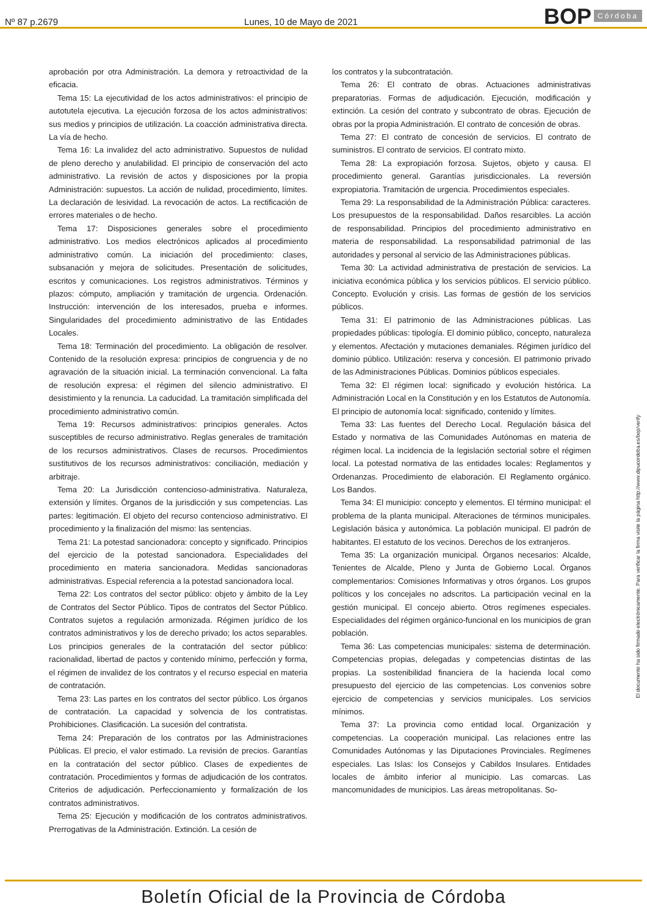Nº 87 p.2679
Lunes, 10 de Mayo de 2021
BOP Córdoba
aprobación por otra Administración. La demora y retroactividad de la eficacia.
Tema 15: La ejecutividad de los actos administrativos: el principio de autotutela ejecutiva. La ejecución forzosa de los actos administrativos: sus medios y principios de utilización. La coacción administrativa directa. La vía de hecho.
Tema 16: La invalidez del acto administrativo. Supuestos de nulidad de pleno derecho y anulabilidad. El principio de conservación del acto administrativo. La revisión de actos y disposiciones por la propia Administración: supuestos. La acción de nulidad, procedimiento, límites. La declaración de lesividad. La revocación de actos. La rectificación de errores materiales o de hecho.
Tema 17: Disposiciones generales sobre el procedimiento administrativo. Los medios electrónicos aplicados al procedimiento administrativo común. La iniciación del procedimiento: clases, subsanación y mejora de solicitudes. Presentación de solicitudes, escritos y comunicaciones. Los registros administrativos. Términos y plazos: cómputo, ampliación y tramitación de urgencia. Ordenación. Instrucción: intervención de los interesados, prueba e informes. Singularidades del procedimiento administrativo de las Entidades Locales.
Tema 18: Terminación del procedimiento. La obligación de resolver. Contenido de la resolución expresa: principios de congruencia y de no agravación de la situación inicial. La terminación convencional. La falta de resolución expresa: el régimen del silencio administrativo. El desistimiento y la renuncia. La caducidad. La tramitación simplificada del procedimiento administrativo común.
Tema 19: Recursos administrativos: principios generales. Actos susceptibles de recurso administrativo. Reglas generales de tramitación de los recursos administrativos. Clases de recursos. Procedimientos sustitutivos de los recursos administrativos: conciliación, mediación y arbitraje.
Tema 20: La Jurisdicción contencioso-administrativa. Naturaleza, extensión y límites. Órganos de la jurisdicción y sus competencias. Las partes: legitimación. El objeto del recurso contencioso administrativo. El procedimiento y la finalización del mismo: las sentencias.
Tema 21: La potestad sancionadora: concepto y significado. Principios del ejercicio de la potestad sancionadora. Especialidades del procedimiento en materia sancionadora. Medidas sancionadoras administrativas. Especial referencia a la potestad sancionadora local.
Tema 22: Los contratos del sector público: objeto y ámbito de la Ley de Contratos del Sector Público. Tipos de contratos del Sector Público. Contratos sujetos a regulación armonizada. Régimen jurídico de los contratos administrativos y los de derecho privado; los actos separables. Los principios generales de la contratación del sector público: racionalidad, libertad de pactos y contenido mínimo, perfección y forma, el régimen de invalidez de los contratos y el recurso especial en materia de contratación.
Tema 23: Las partes en los contratos del sector público. Los órganos de contratación. La capacidad y solvencia de los contratistas. Prohibiciones. Clasificación. La sucesión del contratista.
Tema 24: Preparación de los contratos por las Administraciones Públicas. El precio, el valor estimado. La revisión de precios. Garantías en la contratación del sector público. Clases de expedientes de contratación. Procedimientos y formas de adjudicación de los contratos. Criterios de adjudicación. Perfeccionamiento y formalización de los contratos administrativos.
Tema 25: Ejecución y modificación de los contratos administrativos. Prerrogativas de la Administración. Extinción. La cesión de
los contratos y la subcontratación.
Tema 26: El contrato de obras. Actuaciones administrativas preparatorias. Formas de adjudicación. Ejecución, modificación y extinción. La cesión del contrato y subcontrato de obras. Ejecución de obras por la propia Administración. El contrato de concesión de obras.
Tema 27: El contrato de concesión de servicios. El contrato de suministros. El contrato de servicios. El contrato mixto.
Tema 28: La expropiación forzosa. Sujetos, objeto y causa. El procedimiento general. Garantías jurisdiccionales. La reversión expropiatoria. Tramitación de urgencia. Procedimientos especiales.
Tema 29: La responsabilidad de la Administración Pública: caracteres. Los presupuestos de la responsabilidad. Daños resarcibles. La acción de responsabilidad. Principios del procedimiento administrativo en materia de responsabilidad. La responsabilidad patrimonial de las autoridades y personal al servicio de las Administraciones públicas.
Tema 30: La actividad administrativa de prestación de servicios. La iniciativa económica pública y los servicios públicos. El servicio público. Concepto. Evolución y crisis. Las formas de gestión de los servicios públicos.
Tema 31: El patrimonio de las Administraciones públicas. Las propiedades públicas: tipología. El dominio público, concepto, naturaleza y elementos. Afectación y mutaciones demaniales. Régimen jurídico del dominio público. Utilización: reserva y concesión. El patrimonio privado de las Administraciones Públicas. Dominios públicos especiales.
Tema 32: El régimen local: significado y evolución histórica. La Administración Local en la Constitución y en los Estatutos de Autonomía. El principio de autonomía local: significado, contenido y límites.
Tema 33: Las fuentes del Derecho Local. Regulación básica del Estado y normativa de las Comunidades Autónomas en materia de régimen local. La incidencia de la legislación sectorial sobre el régimen local. La potestad normativa de las entidades locales: Reglamentos y Ordenanzas. Procedimiento de elaboración. El Reglamento orgánico. Los Bandos.
Tema 34: El municipio: concepto y elementos. El término municipal: el problema de la planta municipal. Alteraciones de términos municipales. Legislación básica y autonómica. La población municipal. El padrón de habitantes. El estatuto de los vecinos. Derechos de los extranjeros.
Tema 35: La organización municipal. Órganos necesarios: Alcalde, Tenientes de Alcalde, Pleno y Junta de Gobierno Local. Órganos complementarios: Comisiones Informativas y otros órganos. Los grupos políticos y los concejales no adscritos. La participación vecinal en la gestión municipal. El concejo abierto. Otros regímenes especiales. Especialidades del régimen orgánico-funcional en los municipios de gran población.
Tema 36: Las competencias municipales: sistema de determinación. Competencias propias, delegadas y competencias distintas de las propias. La sostenibilidad financiera de la hacienda local como presupuesto del ejercicio de las competencias. Los convenios sobre ejercicio de competencias y servicios municipales. Los servicios mínimos.
Tema 37: La provincia como entidad local. Organización y competencias. La cooperación municipal. Las relaciones entre las Comunidades Autónomas y las Diputaciones Provinciales. Regímenes especiales. Las Islas: los Consejos y Cabildos Insulares. Entidades locales de ámbito inferior al municipio. Las comarcas. Las mancomunidades de municipios. Las áreas metropolitanas. So-
El documento ha sido firmado electrónicamente. Para verificar la firma visite la página http://www.dipucordoba.es/bop/verify
Boletín Oficial de la Provincia de Córdoba